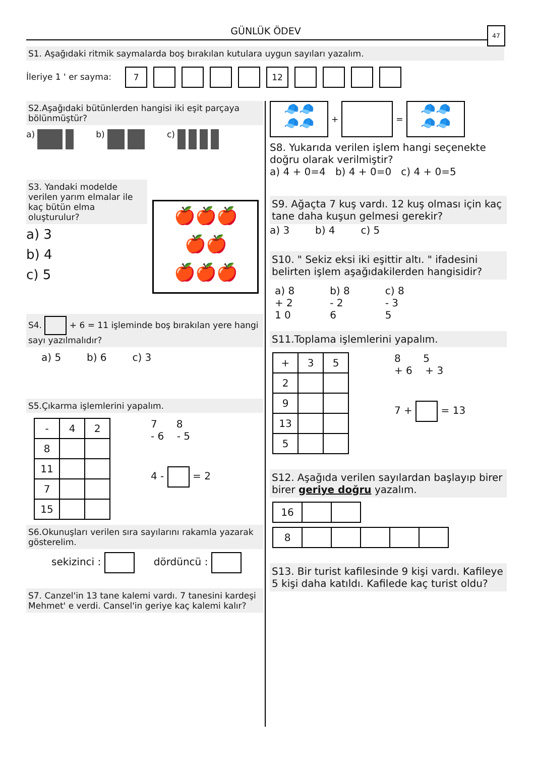GÜNLÜK ÖDEV
47
S1. Aşağıdaki ritmik saymalarda boş bırakılan kutulara uygun sayıları yazalım.
İleriye 1 ' er sayma: 7 12
S2.Aşağıdaki bütünlerden hangisi iki eşit parçaya bölünmüştür?
a) b) c)
S3. Yandaki modelde verilen yarım elmalar ile kaç bütün elma oluşturulur?
a) 3
b) 4
c) 5
🍎🍎🍎
🍎🍎
🍎🍎🍎
S4. + 6 = 11 işleminde boş bırakılan yere hangi sayı yazılmalıdır?
a) 5 b) 6 c) 3
S5.Çıkarma işlemlerini yapalım.
| - | 4 | 2 |
| 8 | | |
| 11 | | |
| 7 | | |
| 15 | | |
7 8
- 6 - 5
4 - = 2
S6.Okunuşları verilen sıra sayılarını rakamla yazarak gösterelim.
sekizinci : dördüncü :
S7. Canzel'in 13 tane kalemi vardı. 7 tanesini kardeşi Mehmet' e verdi. Cansel'in geriye kaç kalemi kalır?
🧢🧢
🧢🧢
+
=
🧢🧢
🧢🧢
S8. Yukarıda verilen işlem hangi seçenekte doğru olarak verilmiştir?
a) 4 + 0=4 b) 4 + 0=0 c) 4 + 0=5
S9. Ağaçta 7 kuş vardı. 12 kuş olması için kaç tane daha kuşun gelmesi gerekir?
a) 3 b) 4 c) 5
S10. " Sekiz eksi iki eşittir altı. " ifadesini belirten işlem aşağıdakilerden hangisidir?
a) 8
+ 2
1 0
b) 8
- 2
6
c) 8
- 3
5
S11.Toplama işlemlerini yapalım.
| + | 3 | 5 |
| 2 | | |
| 9 | | |
| 13 | | |
| 5 | | |
8 5
+ 6 + 3
7 + = 13
S12. Aşağıda verilen sayılardan başlayıp birer birer geriye doğru yazalım.
| 16 | | |
| 8 | | | | | |
S13. Bir turist kafilesinde 9 kişi vardı. Kafileye 5 kişi daha katıldı. Kafilede kaç turist oldu?